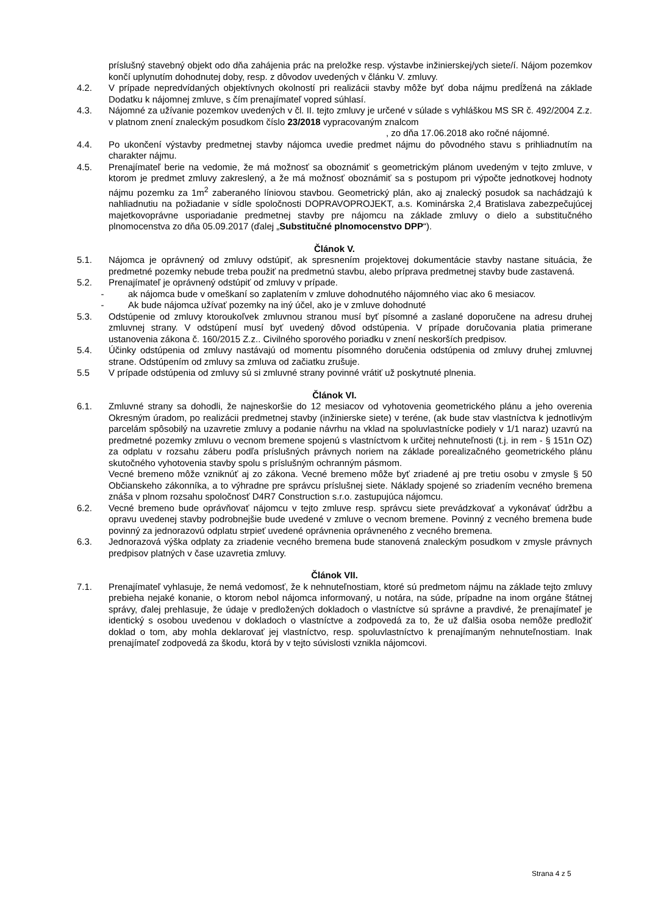príslušný stavebný objekt odo dňa zahájenia prác na preložke resp. výstavbe inžinierskej/ych siete/í. Nájom pozemkov končí uplynutím dohodnutej doby, resp. z dôvodov uvedených v článku V. zmluvy.
4.2. V prípade nepredvídaných objektívnych okolností pri realizácii stavby môže byť doba nájmu predĺžená na základe Dodatku k nájomnej zmluve, s čím prenajímateľ vopred súhlasí.
4.3. Nájomné za užívanie pozemkov uvedených v čl. II. tejto zmluvy je určené v súlade s vyhláškou MS SR č. 492/2004 Z.z. v platnom znení znaleckým posudkom číslo 23/2018 vypracovaným znalcom
, zo dňa 17.06.2018 ako ročné nájomné.
4.4. Po ukončení výstavby predmetnej stavby nájomca uvedie predmet nájmu do pôvodného stavu s prihliadnutím na charakter nájmu.
4.5. Prenajímateľ berie na vedomie, že má možnosť sa oboznámiť s geometrickým plánom uvedeným v tejto zmluve, v ktorom je predmet zmluvy zakreslený, a že má možnosť oboznámiť sa s postupom pri výpočte jednotkovej hodnoty nájmu pozemku za 1m<sup>2</sup> zaberaného líniovou stavbou. Geometrický plán, ako aj znalecký posudok sa nachádzajú k nahliadnutiu na požiadanie v sídle spoločnosti DOPRAVOPROJEKT, a.s. Kominárska 2,4 Bratislava zabezpečujúcej majetkovoprávne usporiadanie predmetnej stavby pre nájomcu na základe zmluvy o dielo a substitučného plnomocenstva zo dňa 05.09.2017 (ďalej „Substitučné plnomocenstvo DPP“).
Článok V.
5.1. Nájomca je oprávnený od zmluvy odstúpiť, ak spresnením projektovej dokumentácie stavby nastane situácia, že predmetné pozemky nebude treba použiť na predmetnú stavbu, alebo príprava predmetnej stavby bude zastavená.
5.2. Prenajímateľ je oprávnený odstúpiť od zmluvy v prípade.
- ak nájomca bude v omeškaní so zaplatením v zmluve dohodnutého nájomného viac ako 6 mesiacov.
- Ak bude nájomca užívať pozemky na iný účel, ako je v zmluve dohodnuté
5.3. Odstúpenie od zmluvy ktoroukoľvek zmluvnou stranou musí byť písomné a zaslané doporučene na adresu druhej zmluvnej strany. V odstúpení musí byť uvedený dôvod odstúpenia. V prípade doručovania platia primerane ustanovenia zákona č. 160/2015 Z.z.. Civilného sporového poriadku v znení neskorších predpisov.
5.4. Účinky odstúpenia od zmluvy nastávajú od momentu písomného doručenia odstúpenia od zmluvy druhej zmluvnej strane. Odstúpením od zmluvy sa zmluva od začiatku zrušuje.
5.5 V prípade odstúpenia od zmluvy sú si zmluvné strany povinné vrátiť už poskytnuté plnenia.
Článok VI.
6.1. Zmluvné strany sa dohodli, že najneskoršie do 12 mesiacov od vyhotovenia geometrického plánu a jeho overenia Okresným úradom, po realizácii predmetnej stavby (inžinierske siete) v teréne, (ak bude stav vlastníctva k jednotlivým parcelám spôsobilý na uzavretie zmluvy a podanie návrhu na vklad na spoluvlastnícke podiely v 1/1 naraz) uzavrú na predmetné pozemky zmluvu o vecnom bremene spojenú s vlastníctvom k určitej nehnuteľnosti (t.j. in rem - § 151n OZ) za odplatu v rozsahu záberu podľa príslušných právnych noriem na základe porealizačného geometrického plánu skutočného vyhotovenia stavby spolu s príslušným ochranným pásmom.
Vecné bremeno môže vzniknúť aj zo zákona. Vecné bremeno môže byť zriadené aj pre tretiu osobu v zmysle § 50 Občianskeho zákonníka, a to výhradne pre správcu príslušnej siete. Náklady spojené so zriadením vecného bremena znáša v plnom rozsahu spoločnosť D4R7 Construction s.r.o. zastupujúca nájomcu.
6.2. Vecné bremeno bude oprávňovať nájomcu v tejto zmluve resp. správcu siete prevádzkovať a vykonávať údržbu a opravu uvedenej stavby podrobnejšie bude uvedené v zmluve o vecnom bremene. Povinný z vecného bremena bude povinný za jednorazovú odplatu strpieť uvedené oprávnenia oprávneného z vecného bremena.
6.3. Jednorazová výška odplaty za zriadenie vecného bremena bude stanovená znaleckým posudkom v zmysle právnych predpisov platných v čase uzavretia zmluvy.
Článok VII.
7.1. Prenajímateľ vyhlasuje, že nemá vedomosť, že k nehnuteľnostiam, ktoré sú predmetom nájmu na základe tejto zmluvy prebieha nejaké konanie, o ktorom nebol nájomca informovaný, u notára, na súde, prípadne na inom orgáne štátnej správy, ďalej prehlasuje, že údaje v predložených dokladoch o vlastníctve sú správne a pravdivé, že prenajímateľ je identický s osobou uvedenou v dokladoch o vlastníctve a zodpovedá za to, že už ďalšia osoba nemôže predložiť doklad o tom, aby mohla deklarovať jej vlastníctvo, resp. spoluvlastníctvo k prenajímaným nehnuteľnostiam. Inak prenajímateľ zodpovedá za škodu, ktorá by v tejto súvislosti vznikla nájomcovi.
Strana 4 z 5